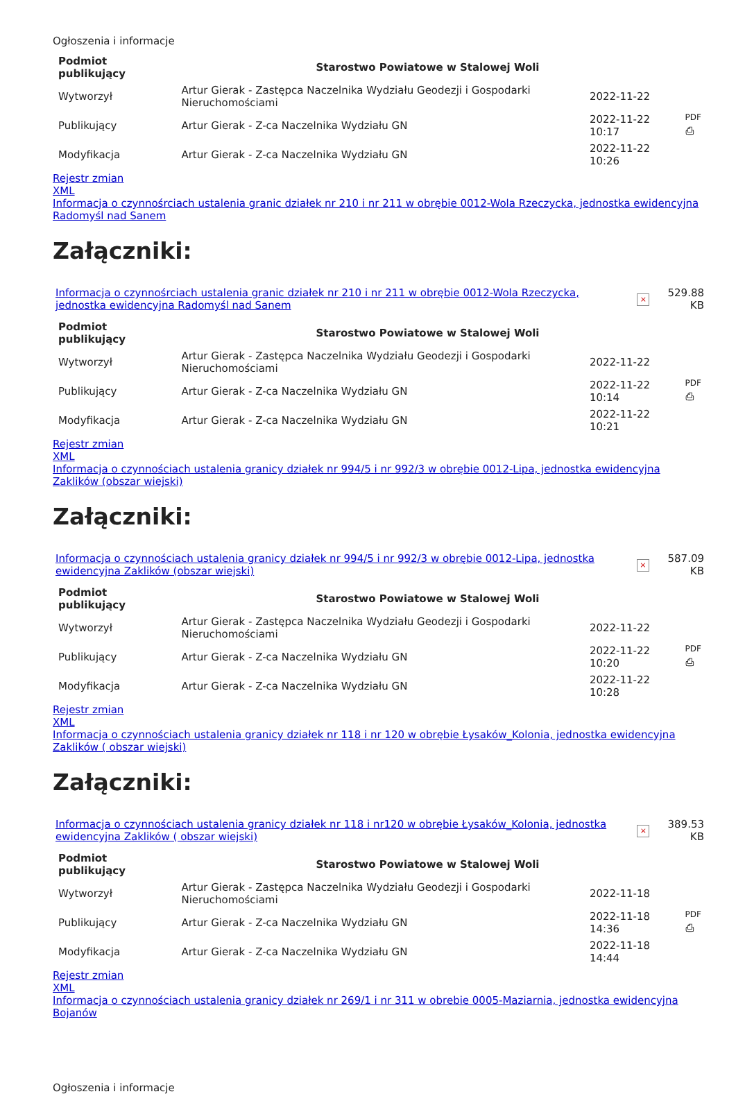Ogłoszenia i informacje
| Podmiot publikujący | Starostwo Powiatowe w Stalowej Woli | | |
| Wytworzył | Artur Gierak - Zastępca Naczelnika Wydziału Geodezji i Gospodarki Nieruchomościami | 2022-11-22 | PDF ⎙ |
| Publikujący | Artur Gierak - Z-ca Naczelnika Wydziału GN | 2022-11-22 10:17 | |
| Modyfikacja | Artur Gierak - Z-ca Naczelnika Wydziału GN | 2022-11-22 10:26 | |
Rejestr zmian
XML
Informacja o czynnośrciach ustalenia granic działek nr 210 i nr 211 w obrębie 0012-Wola Rzeczycka, jednostka ewidencyjna Radomyśl nad Sanem
Załączniki:
| Informacja o czynnośrciach ustalenia granic działek nr 210 i nr 211 w obrębie 0012-Wola Rzeczycka, jednostka ewidencyjna Radomyśl nad Sanem | × | 529.88 KB |
| Podmiot publikujący | Starostwo Powiatowe w Stalowej Woli | | |
| Wytworzył | Artur Gierak - Zastępca Naczelnika Wydziału Geodezji i Gospodarki Nieruchomościami | 2022-11-22 | PDF ⎙ |
| Publikujący | Artur Gierak - Z-ca Naczelnika Wydziału GN | 2022-11-22 10:14 | |
| Modyfikacja | Artur Gierak - Z-ca Naczelnika Wydziału GN | 2022-11-22 10:21 | |
Rejestr zmian
XML
Informacja o czynnościach ustalenia granicy działek nr 994/5 i nr 992/3 w obrębie 0012-Lipa, jednostka ewidencyjna Zaklików (obszar wiejski)
Załączniki:
| Informacja o czynnościach ustalenia granicy działek nr 994/5 i nr 992/3 w obrębie 0012-Lipa, jednostka ewidencyjna Zaklików (obszar wiejski) | × | 587.09 KB |
| Podmiot publikujący | Starostwo Powiatowe w Stalowej Woli | | |
| Wytworzył | Artur Gierak - Zastępca Naczelnika Wydziału Geodezji i Gospodarki Nieruchomościami | 2022-11-22 | PDF ⎙ |
| Publikujący | Artur Gierak - Z-ca Naczelnika Wydziału GN | 2022-11-22 10:20 | |
| Modyfikacja | Artur Gierak - Z-ca Naczelnika Wydziału GN | 2022-11-22 10:28 | |
Rejestr zmian
XML
Informacja o czynnościach ustalenia granicy działek nr 118 i nr 120 w obrębie Łysaków_Kolonia, jednostka ewidencyjna Zaklików ( obszar wiejski)
Załączniki:
| Informacja o czynnościach ustalenia granicy działek nr 118 i nr120 w obrębie Łysaków_Kolonia, jednostka ewidencyjna Zaklików ( obszar wiejski) | × | 389.53 KB |
| Podmiot publikujący | Starostwo Powiatowe w Stalowej Woli | | |
| Wytworzył | Artur Gierak - Zastępca Naczelnika Wydziału Geodezji i Gospodarki Nieruchomościami | 2022-11-18 | PDF ⎙ |
| Publikujący | Artur Gierak - Z-ca Naczelnika Wydziału GN | 2022-11-18 14:36 | |
| Modyfikacja | Artur Gierak - Z-ca Naczelnika Wydziału GN | 2022-11-18 14:44 | |
Rejestr zmian
XML
Informacja o czynnościach ustalenia granicy działek nr 269/1 i nr 311 w obrebie 0005-Maziarnia, jednostka ewidencyjna Bojanów
Ogłoszenia i informacje